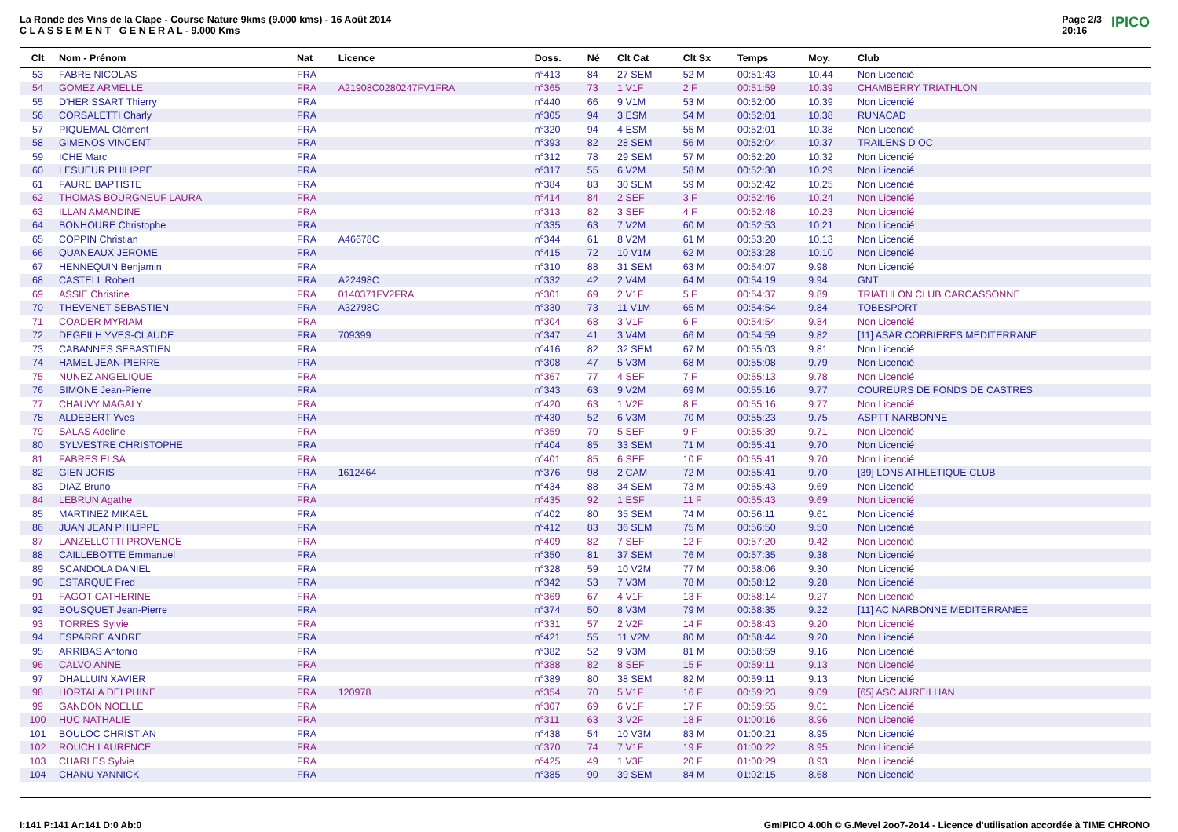La Ronde des Vins de la Clape - Course Nature 9kms (9.000 kms) - 16 Août 2014
C L A S S E M E N T G E N E R A L - 9.000 Kms
Page 2/3
20:16 IPICO
| Clt | Nom - Prénom | Nat | Licence | Doss. | Né | Clt Cat | Clt Sx | Temps | Moy. | Club |
| --- | --- | --- | --- | --- | --- | --- | --- | --- | --- | --- |
| 53 | FABRE NICOLAS | FRA | | n°413 | 84 | 27 SEM | 52 M | 00:51:43 | 10.44 | Non Licencié |
| 54 | GOMEZ ARMELLE | FRA | A21908C0280247FV1FRA | n°365 | 73 | 1 V1F | 2 F | 00:51:59 | 10.39 | CHAMBERRY TRIATHLON |
| 55 | D'HERISSART Thierry | FRA | | n°440 | 66 | 9 V1M | 53 M | 00:52:00 | 10.39 | Non Licencié |
| 56 | CORSALETTI Charly | FRA | | n°305 | 94 | 3 ESM | 54 M | 00:52:01 | 10.38 | RUNACAD |
| 57 | PIQUEMAL Clément | FRA | | n°320 | 94 | 4 ESM | 55 M | 00:52:01 | 10.38 | Non Licencié |
| 58 | GIMENOS VINCENT | FRA | | n°393 | 82 | 28 SEM | 56 M | 00:52:04 | 10.37 | TRAILENS D OC |
| 59 | ICHE Marc | FRA | | n°312 | 78 | 29 SEM | 57 M | 00:52:20 | 10.32 | Non Licencié |
| 60 | LESUEUR PHILIPPE | FRA | | n°317 | 55 | 6 V2M | 58 M | 00:52:30 | 10.29 | Non Licencié |
| 61 | FAURE BAPTISTE | FRA | | n°384 | 83 | 30 SEM | 59 M | 00:52:42 | 10.25 | Non Licencié |
| 62 | THOMAS BOURGNEUF LAURA | FRA | | n°414 | 84 | 2 SEF | 3 F | 00:52:46 | 10.24 | Non Licencié |
| 63 | ILLAN AMANDINE | FRA | | n°313 | 82 | 3 SEF | 4 F | 00:52:48 | 10.23 | Non Licencié |
| 64 | BONHOURE Christophe | FRA | | n°335 | 63 | 7 V2M | 60 M | 00:52:53 | 10.21 | Non Licencié |
| 65 | COPPIN Christian | FRA | A46678C | n°344 | 61 | 8 V2M | 61 M | 00:53:20 | 10.13 | Non Licencié |
| 66 | QUANEAUX JEROME | FRA | | n°415 | 72 | 10 V1M | 62 M | 00:53:28 | 10.10 | Non Licencié |
| 67 | HENNEQUIN Benjamin | FRA | | n°310 | 88 | 31 SEM | 63 M | 00:54:07 | 9.98 | Non Licencié |
| 68 | CASTELL Robert | FRA | A22498C | n°332 | 42 | 2 V4M | 64 M | 00:54:19 | 9.94 | GNT |
| 69 | ASSIE Christine | FRA | 0140371FV2FRA | n°301 | 69 | 2 V1F | 5 F | 00:54:37 | 9.89 | TRIATHLON CLUB CARCASSONNE |
| 70 | THEVENET SEBASTIEN | FRA | A32798C | n°330 | 73 | 11 V1M | 65 M | 00:54:54 | 9.84 | TOBESPORT |
| 71 | COADER MYRIAM | FRA | | n°304 | 68 | 3 V1F | 6 F | 00:54:54 | 9.84 | Non Licencié |
| 72 | DEGEILH YVES-CLAUDE | FRA | 709399 | n°347 | 41 | 3 V4M | 66 M | 00:54:59 | 9.82 | [11] ASAR CORBIERES MEDITERRANE |
| 73 | CABANNES SEBASTIEN | FRA | | n°416 | 82 | 32 SEM | 67 M | 00:55:03 | 9.81 | Non Licencié |
| 74 | HAMEL JEAN-PIERRE | FRA | | n°308 | 47 | 5 V3M | 68 M | 00:55:08 | 9.79 | Non Licencié |
| 75 | NUNEZ ANGELIQUE | FRA | | n°367 | 77 | 4 SEF | 7 F | 00:55:13 | 9.78 | Non Licencié |
| 76 | SIMONE Jean-Pierre | FRA | | n°343 | 63 | 9 V2M | 69 M | 00:55:16 | 9.77 | COUREURS DE FONDS DE CASTRES |
| 77 | CHAUVY MAGALY | FRA | | n°420 | 63 | 1 V2F | 8 F | 00:55:16 | 9.77 | Non Licencié |
| 78 | ALDEBERT Yves | FRA | | n°430 | 52 | 6 V3M | 70 M | 00:55:23 | 9.75 | ASPTT NARBONNE |
| 79 | SALAS Adeline | FRA | | n°359 | 79 | 5 SEF | 9 F | 00:55:39 | 9.71 | Non Licencié |
| 80 | SYLVESTRE CHRISTOPHE | FRA | | n°404 | 85 | 33 SEM | 71 M | 00:55:41 | 9.70 | Non Licencié |
| 81 | FABRES ELSA | FRA | | n°401 | 85 | 6 SEF | 10 F | 00:55:41 | 9.70 | Non Licencié |
| 82 | GIEN JORIS | FRA | 1612464 | n°376 | 98 | 2 CAM | 72 M | 00:55:41 | 9.70 | [39] LONS ATHLETIQUE CLUB |
| 83 | DIAZ Bruno | FRA | | n°434 | 88 | 34 SEM | 73 M | 00:55:43 | 9.69 | Non Licencié |
| 84 | LEBRUN Agathe | FRA | | n°435 | 92 | 1 ESF | 11 F | 00:55:43 | 9.69 | Non Licencié |
| 85 | MARTINEZ MIKAEL | FRA | | n°402 | 80 | 35 SEM | 74 M | 00:56:11 | 9.61 | Non Licencié |
| 86 | JUAN JEAN PHILIPPE | FRA | | n°412 | 83 | 36 SEM | 75 M | 00:56:50 | 9.50 | Non Licencié |
| 87 | LANZELLOTTI PROVENCE | FRA | | n°409 | 82 | 7 SEF | 12 F | 00:57:20 | 9.42 | Non Licencié |
| 88 | CAILLEBOTTE Emmanuel | FRA | | n°350 | 81 | 37 SEM | 76 M | 00:57:35 | 9.38 | Non Licencié |
| 89 | SCANDOLA DANIEL | FRA | | n°328 | 59 | 10 V2M | 77 M | 00:58:06 | 9.30 | Non Licencié |
| 90 | ESTARQUE Fred | FRA | | n°342 | 53 | 7 V3M | 78 M | 00:58:12 | 9.28 | Non Licencié |
| 91 | FAGOT CATHERINE | FRA | | n°369 | 67 | 4 V1F | 13 F | 00:58:14 | 9.27 | Non Licencié |
| 92 | BOUSQUET Jean-Pierre | FRA | | n°374 | 50 | 8 V3M | 79 M | 00:58:35 | 9.22 | [11] AC NARBONNE MEDITERRANEE |
| 93 | TORRES Sylvie | FRA | | n°331 | 57 | 2 V2F | 14 F | 00:58:43 | 9.20 | Non Licencié |
| 94 | ESPARRE ANDRE | FRA | | n°421 | 55 | 11 V2M | 80 M | 00:58:44 | 9.20 | Non Licencié |
| 95 | ARRIBAS Antonio | FRA | | n°382 | 52 | 9 V3M | 81 M | 00:58:59 | 9.16 | Non Licencié |
| 96 | CALVO ANNE | FRA | | n°388 | 82 | 8 SEF | 15 F | 00:59:11 | 9.13 | Non Licencié |
| 97 | DHALLUIN XAVIER | FRA | | n°389 | 80 | 38 SEM | 82 M | 00:59:11 | 9.13 | Non Licencié |
| 98 | HORTALA DELPHINE | FRA | 120978 | n°354 | 70 | 5 V1F | 16 F | 00:59:23 | 9.09 | [65] ASC AUREILHAN |
| 99 | GANDON NOELLE | FRA | | n°307 | 69 | 6 V1F | 17 F | 00:59:55 | 9.01 | Non Licencié |
| 100 | HUC NATHALIE | FRA | | n°311 | 63 | 3 V2F | 18 F | 01:00:16 | 8.96 | Non Licencié |
| 101 | BOULOC CHRISTIAN | FRA | | n°438 | 54 | 10 V3M | 83 M | 01:00:21 | 8.95 | Non Licencié |
| 102 | ROUCH LAURENCE | FRA | | n°370 | 74 | 7 V1F | 19 F | 01:00:22 | 8.95 | Non Licencié |
| 103 | CHARLES Sylvie | FRA | | n°425 | 49 | 1 V3F | 20 F | 01:00:29 | 8.93 | Non Licencié |
| 104 | CHANU YANNICK | FRA | | n°385 | 90 | 39 SEM | 84 M | 01:02:15 | 8.68 | Non Licencié |
I:141 P:141 Ar:141 D:0 Ab:0 GmIPICO 4.00h © G.Mevel 2oo7-2o14 - Licence d'utilisation accordée à TIME CHRONO